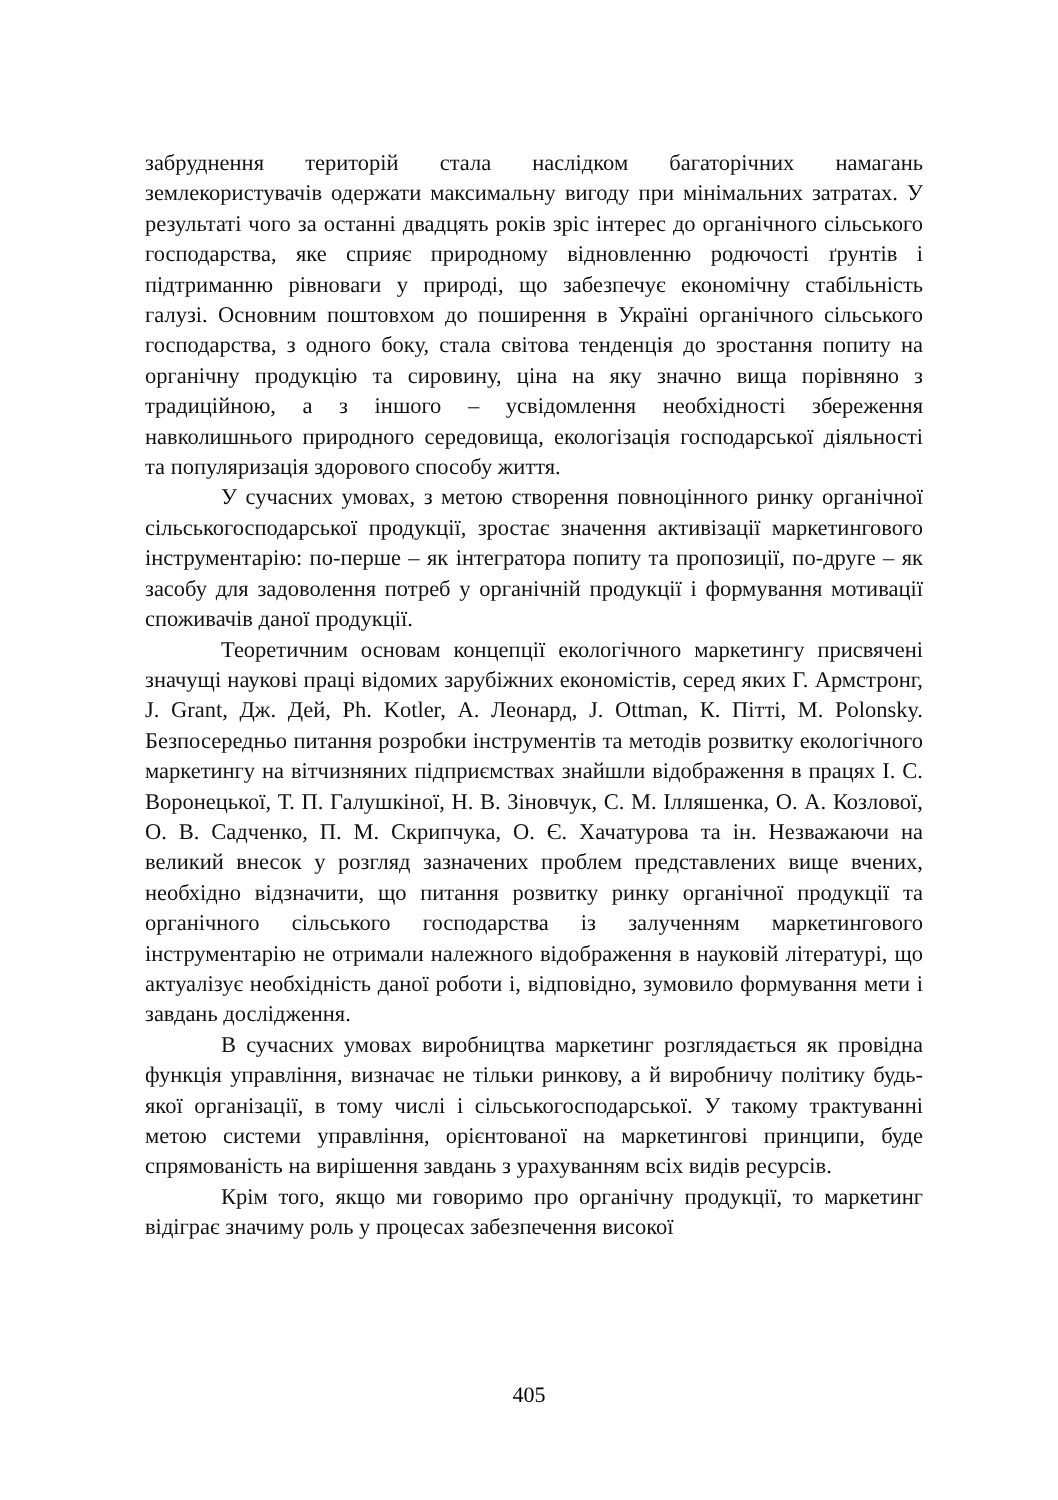забруднення територій стала наслідком багаторічних намагань землекористувачів одержати максимальну вигоду при мінімальних затратах. У результаті чого за останні двадцять років зріс інтерес до органічного сільського господарства, яке сприяє природному відновленню родючості ґрунтів і підтриманню рівноваги у природі, що забезпечує економічну стабільність галузі. Основним поштовхом до поширення в Україні органічного сільського господарства, з одного боку, стала світова тенденція до зростання попиту на органічну продукцію та сировину, ціна на яку значно вища порівняно з традиційною, а з іншого – усвідомлення необхідності збереження навколишнього природного середовища, екологізація господарської діяльності та популяризація здорового способу життя.
У сучасних умовах, з метою створення повноцінного ринку органічної сільськогосподарської продукції, зростає значення активізації маркетингового інструментарію: по-перше – як інтегратора попиту та пропозиції, по-друге – як засобу для задоволення потреб у органічній продукції і формування мотивації споживачів даної продукції.
Теоретичним основам концепції екологічного маркетингу присвячені значущі наукові праці відомих зарубіжних економістів, серед яких Г. Армстронг, J. Grant, Дж. Дей, Ph. Kotler, А. Леонард, J. Ottman, К. Пітті, M. Polonsky. Безпосередньо питання розробки інструментів та методів розвитку екологічного маркетингу на вітчизняних підприємствах знайшли відображення в працях І. С. Воронецької, Т. П. Галушкіної, Н. В. Зіновчук, С. М. Ілляшенка, О. А. Козлової, О. В. Садченко, П. М. Скрипчука, О. Є. Хачатурова та ін. Незважаючи на великий внесок у розгляд зазначених проблем представлених вище вчених, необхідно відзначити, що питання розвитку ринку органічної продукції та органічного сільського господарства із залученням маркетингового інструментарію не отримали належного відображення в науковій літературі, що актуалізує необхідність даної роботи і, відповідно, зумовило формування мети і завдань дослідження.
В сучасних умовах виробництва маркетинг розглядається як провідна функція управління, визначає не тільки ринкову, а й виробничу політику будь-якої організації, в тому числі і сільськогосподарської. У такому трактуванні метою системи управління, орієнтованої на маркетингові принципи, буде спрямованість на вирішення завдань з урахуванням всіх видів ресурсів.
Крім того, якщо ми говоримо про органічну продукції, то маркетинг відіграє значиму роль у процесах забезпечення високої
405